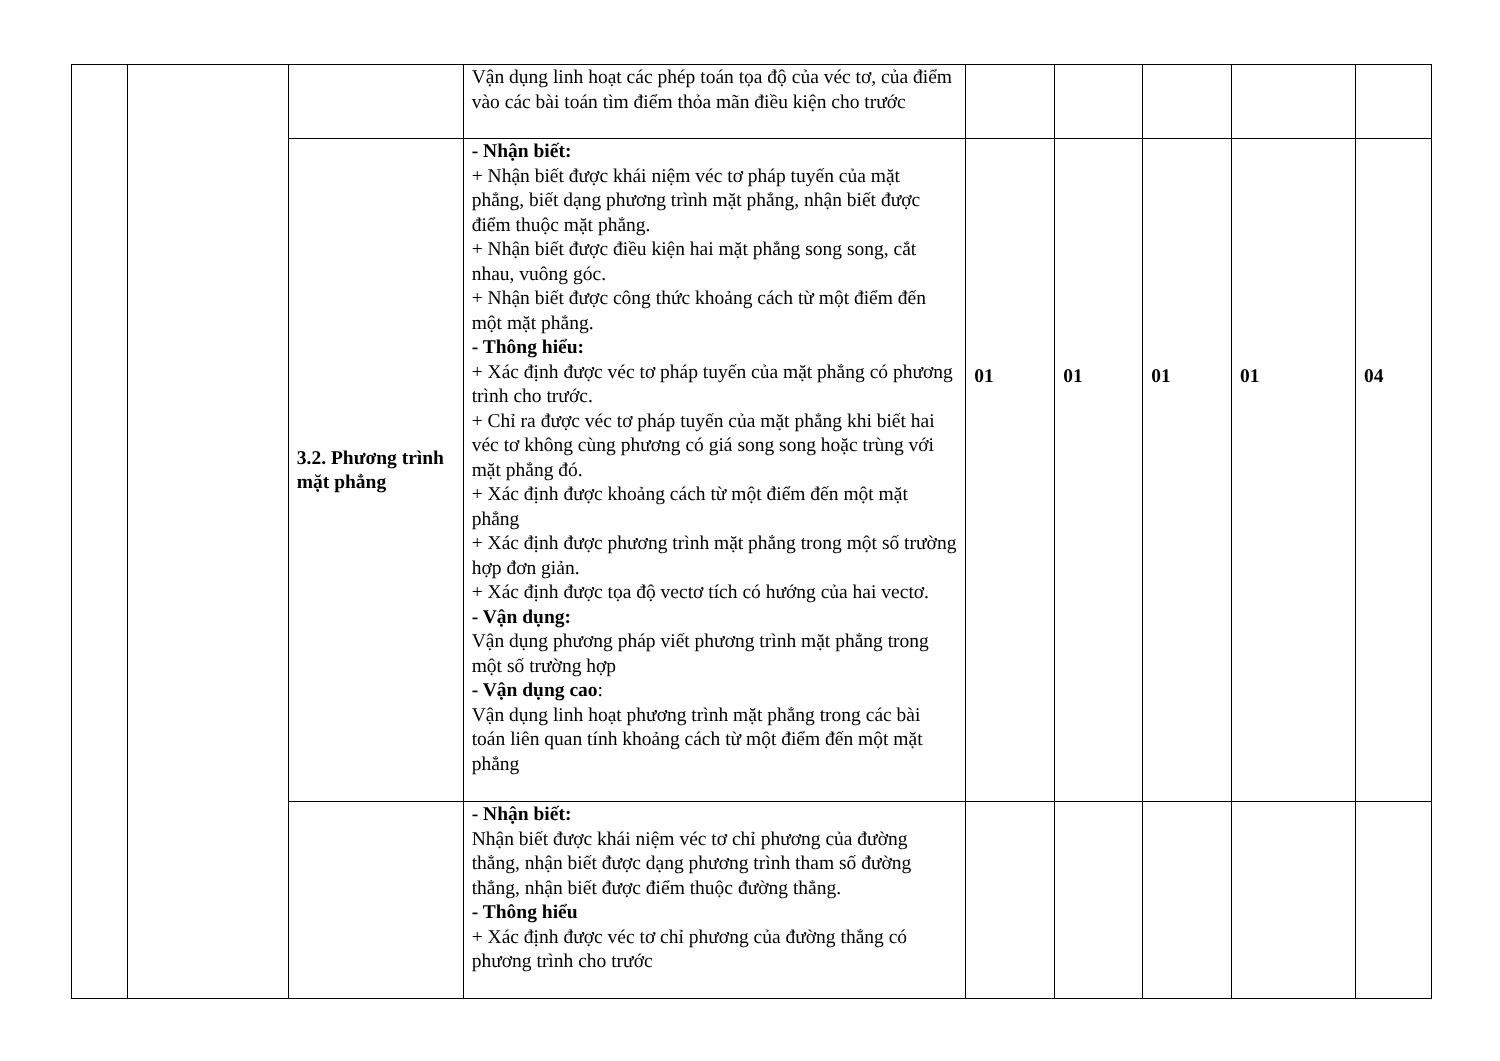| | | | Vận dụng linh hoạt các phép toán tọa độ của véc tơ, của điểm vào các bài toán tìm điểm thỏa mãn điều kiện cho trước | | | | | |
| | | 3.2. Phương trình mặt phẳng | - Nhận biết: + Nhận biết được khái niệm véc tơ pháp tuyến của mặt phẳng, biết dạng phương trình mặt phẳng, nhận biết được điểm thuộc mặt phẳng. + Nhận biết được điều kiện hai mặt phẳng song song, cắt nhau, vuông góc. + Nhận biết được công thức khoảng cách từ một điểm đến một mặt phẳng. - Thông hiểu: + Xác định được véc tơ pháp tuyến của mặt phẳng có phương trình cho trước. + Chỉ ra được véc tơ pháp tuyến của mặt phẳng khi biết hai véc tơ không cùng phương có giá song song hoặc trùng với mặt phẳng đó. + Xác định được khoảng cách từ một điểm đến một mặt phẳng + Xác định được phương trình mặt phẳng trong một số trường hợp đơn giản. + Xác định được tọa độ vectơ tích có hướng của hai vectơ. - Vận dụng: Vận dụng phương pháp viết phương trình mặt phẳng trong một số trường hợp - Vận dụng cao : Vận dụng linh hoạt phương trình mặt phẳng trong các bài toán liên quan tính khoảng cách từ một điểm đến một mặt phẳng | 01 | 01 | 01 | 01 | 04 |
| | | | - Nhận biết: Nhận biết được khái niệm véc tơ chỉ phương của đường thẳng, nhận biết được dạng phương trình tham số đường thẳng, nhận biết được điểm thuộc đường thẳng. - Thông hiểu + Xác định được véc tơ chỉ phương của đường thẳng có phương trình cho trước | | | | | |